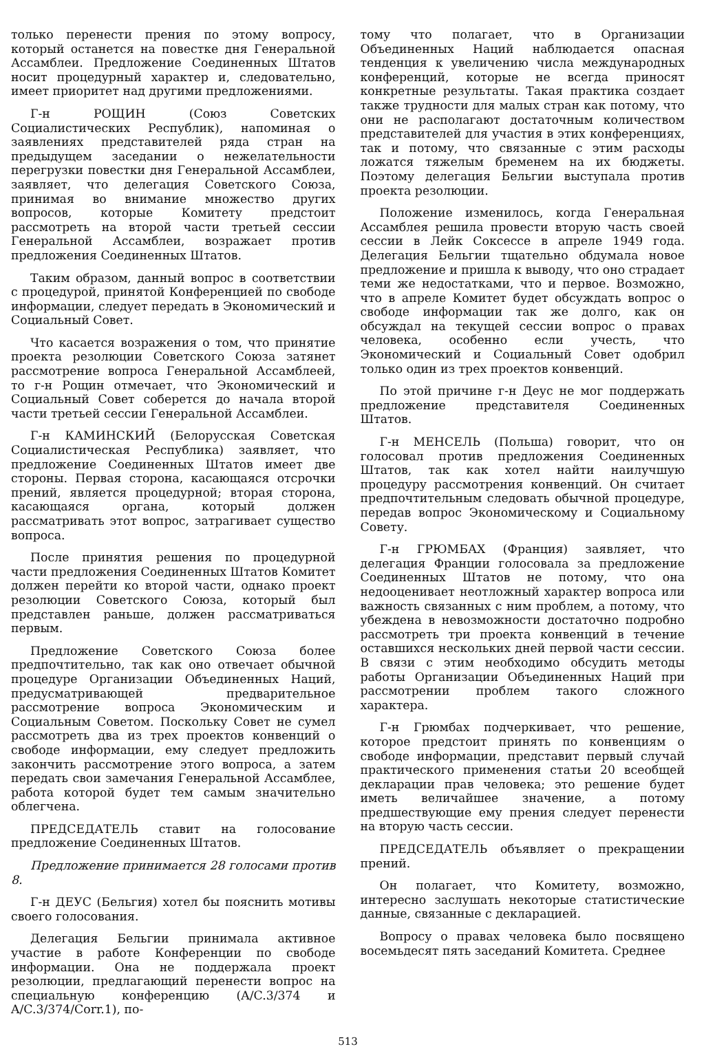только перенести прения по этому вопросу, который останется на повестке дня Генеральной Ассамблеи. Предложение Соединенных Штатов носит процедурный характер и, следовательно, имеет приоритет над другими предложениями.
Г-н РОЩИН (Союз Советских Социалистических Республик), напоминая о заявлениях представителей ряда стран на предыдущем заседании о нежелательности перегрузки повестки дня Генеральной Ассамблеи, заявляет, что делегация Советского Союза, принимая во внимание множество других вопросов, которые Комитету предстоит рассмотреть на второй части третьей сессии Генеральной Ассамблеи, возражает против предложения Соединенных Штатов.
Таким образом, данный вопрос в соответствии с процедурой, принятой Конференцией по свободе информации, следует передать в Экономический и Социальный Совет.
Что касается возражения о том, что принятие проекта резолюции Советского Союза затянет рассмотрение вопроса Генеральной Ассамблеей, то г-н Рощин отмечает, что Экономический и Социальный Совет соберется до начала второй части третьей сессии Генеральной Ассамблеи.
Г-н КАМИНСКИЙ (Белорусская Советская Социалистическая Республика) заявляет, что предложение Соединенных Штатов имеет две стороны. Первая сторона, касающаяся отсрочки прений, является процедурной; вторая сторона, касающаяся органа, который должен рассматривать этот вопрос, затрагивает существо вопроса.
После принятия решения по процедурной части предложения Соединенных Штатов Комитет должен перейти ко второй части, однако проект резолюции Советского Союза, который был представлен раньше, должен рассматриваться первым.
Предложение Советского Союза более предпочтительно, так как оно отвечает обычной процедуре Организации Объединенных Наций, предусматривающей предварительное рассмотрение вопроса Экономическим и Социальным Советом. Поскольку Совет не сумел рассмотреть два из трех проектов конвенций о свободе информации, ему следует предложить закончить рассмотрение этого вопроса, а затем передать свои замечания Генеральной Ассамблее, работа которой будет тем самым значительно облегчена.
ПРЕДСЕДАТЕЛЬ ставит на голосование предложение Соединенных Штатов.
Предложение принимается 28 голосами против 8.
Г-н ДЕУС (Бельгия) хотел бы пояснить мотивы своего голосования.
Делегация Бельгии принимала активное участие в работе Конференции по свободе информации. Она не поддержала проект резолюции, предлагающий перенести вопрос на специальную конференцию (A/C.3/374 и A/C.3/374/Corr.1), по-
тому что полагает, что в Организации Объединенных Наций наблюдается опасная тенденция к увеличению числа международных конференций, которые не всегда приносят конкретные результаты. Такая практика создает также трудности для малых стран как потому, что они не располагают достаточным количеством представителей для участия в этих конференциях, так и потому, что связанные с этим расходы ложатся тяжелым бременем на их бюджеты. Поэтому делегация Бельгии выступала против проекта резолюции.
Положение изменилось, когда Генеральная Ассамблея решила провести вторую часть своей сессии в Лейк Соксессе в апреле 1949 года. Делегация Бельгии тщательно обдумала новое предложение и пришла к выводу, что оно страдает теми же недостатками, что и первое. Возможно, что в апреле Комитет будет обсуждать вопрос о свободе информации так же долго, как он обсуждал на текущей сессии вопрос о правах человека, особенно если учесть, что Экономический и Социальный Совет одобрил только один из трех проектов конвенций.
По этой причине г-н Деус не мог поддержать предложение представителя Соединенных Штатов.
Г-н МЕНСЕЛЬ (Польша) говорит, что он голосовал против предложения Соединенных Штатов, так как хотел найти наилучшую процедуру рассмотрения конвенций. Он считает предпочтительным следовать обычной процедуре, передав вопрос Экономическому и Социальному Совету.
Г-н ГРЮМБАХ (Франция) заявляет, что делегация Франции голосовала за предложение Соединенных Штатов не потому, что она недооценивает неотложный характер вопроса или важность связанных с ним проблем, а потому, что убеждена в невозможности достаточно подробно рассмотреть три проекта конвенций в течение оставшихся нескольких дней первой части сессии. В связи с этим необходимо обсудить методы работы Организации Объединенных Наций при рассмотрении проблем такого сложного характера.
Г-н Грюмбах подчеркивает, что решение, которое предстоит принять по конвенциям о свободе информации, представит первый случай практического применения статьи 20 всеобщей декларации прав человека; это решение будет иметь величайшее значение, а потому предшествующие ему прения следует перенести на вторую часть сессии.
ПРЕДСЕДАТЕЛЬ объявляет о прекращении прений.
Он полагает, что Комитету, возможно, интересно заслушать некоторые статистические данные, связанные с декларацией.
Вопросу о правах человека было посвящено восемьдесят пять заседаний Комитета. Среднее
513